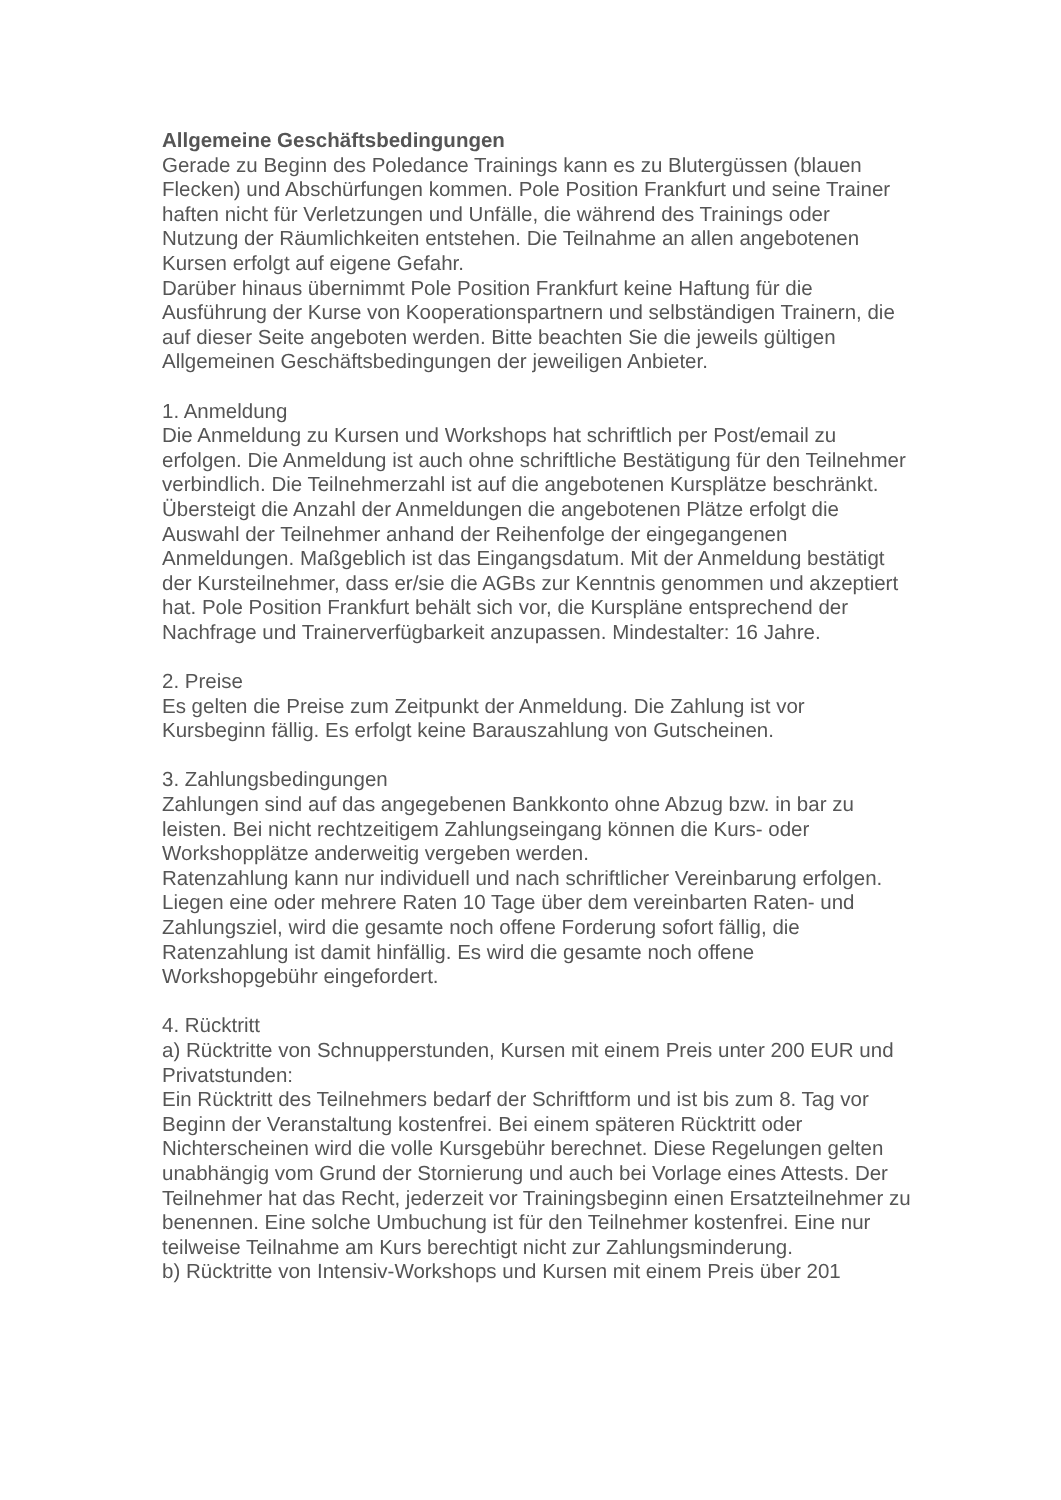Allgemeine Geschäftsbedingungen
Gerade zu Beginn des Poledance Trainings kann es zu Blutergüssen (blauen Flecken) und Abschürfungen kommen. Pole Position Frankfurt und seine Trainer haften nicht für Verletzungen und Unfälle, die während des Trainings oder Nutzung der Räumlichkeiten entstehen. Die Teilnahme an allen angebotenen Kursen erfolgt auf eigene Gefahr.
Darüber hinaus übernimmt Pole Position Frankfurt keine Haftung für die Ausführung der Kurse von Kooperationspartnern und selbständigen Trainern, die auf dieser Seite angeboten werden. Bitte beachten Sie die jeweils gültigen Allgemeinen Geschäftsbedingungen der jeweiligen Anbieter.
1. Anmeldung
Die Anmeldung zu Kursen und Workshops hat schriftlich per Post/email zu erfolgen. Die Anmeldung ist auch ohne schriftliche Bestätigung für den Teilnehmer verbindlich. Die Teilnehmerzahl ist auf die angebotenen Kursplätze beschränkt. Übersteigt die Anzahl der Anmeldungen die angebotenen Plätze erfolgt die Auswahl der Teilnehmer anhand der Reihenfolge der eingegangenen Anmeldungen. Maßgeblich ist das Eingangsdatum. Mit der Anmeldung bestätigt der Kursteilnehmer, dass er/sie die AGBs zur Kenntnis genommen und akzeptiert hat. Pole Position Frankfurt behält sich vor, die Kurspläne entsprechend der Nachfrage und Trainerverfügbarkeit anzupassen. Mindestalter: 16 Jahre.
2. Preise
Es gelten die Preise zum Zeitpunkt der Anmeldung. Die Zahlung ist vor Kursbeginn fällig. Es erfolgt keine Barauszahlung von Gutscheinen.
3. Zahlungsbedingungen
Zahlungen sind auf das angegebenen Bankkonto ohne Abzug bzw. in bar zu leisten. Bei nicht rechtzeitigem Zahlungseingang können die Kurs- oder Workshopplätze anderweitig vergeben werden.
Ratenzahlung kann nur individuell und nach schriftlicher Vereinbarung erfolgen. Liegen eine oder mehrere Raten 10 Tage über dem vereinbarten Raten- und Zahlungsziel, wird die gesamte noch offene Forderung sofort fällig, die Ratenzahlung ist damit hinfällig. Es wird die gesamte noch offene Workshopgebühr eingefordert.
4. Rücktritt
a) Rücktritte von Schnupperstunden, Kursen mit einem Preis unter 200 EUR und Privatstunden:
Ein Rücktritt des Teilnehmers bedarf der Schriftform und ist bis zum 8. Tag vor Beginn der Veranstaltung kostenfrei. Bei einem späteren Rücktritt oder Nichterscheinen wird die volle Kursgebühr berechnet. Diese Regelungen gelten unabhängig vom Grund der Stornierung und auch bei Vorlage eines Attests. Der Teilnehmer hat das Recht, jederzeit vor Trainingsbeginn einen Ersatzteilnehmer zu benennen. Eine solche Umbuchung ist für den Teilnehmer kostenfrei. Eine nur teilweise Teilnahme am Kurs berechtigt nicht zur Zahlungsminderung.
b) Rücktritte von Intensiv-Workshops und Kursen mit einem Preis über 201